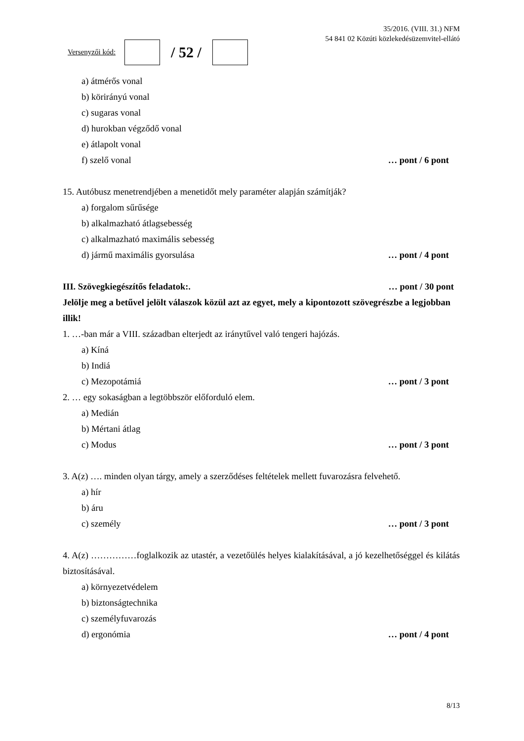Versenyzői kód:
/ 52 /
35/2016. (VIII. 31.) NFM
54 841 02 Közúti közlekedésüzemvitel-ellátó
a) átmérős vonal
b) körirányú vonal
c) sugaras vonal
d) hurokban végződő vonal
e) átlapolt vonal
f) szelő vonal … pont / 6 pont
15. Autóbusz menetrendjében a menetidőt mely paraméter alapján számítják?
a) forgalom sűrűsége
b) alkalmazható átlagsebesség
c) alkalmazható maximális sebesség
d) jármű maximális gyorsulása … pont / 4 pont
III. Szövegkiegészítős feladatok:. … pont / 30 pont
Jelölje meg a betűvel jelölt válaszok közül azt az egyet, mely a kipontozott szövegrészbe a legjobban illik!
1. …-ban már a VIII. században elterjedt az iránytűvel való tengeri hajózás.
a) Kíná
b) Indiá
c) Mezopotámiá … pont / 3 pont
2. … egy sokaságban a legtöbbször előforduló elem.
a) Medián
b) Mértani átlag
c) Modus … pont / 3 pont
3. A(z) …. minden olyan tárgy, amely a szerződéses feltételek mellett fuvarozásra felvehető.
a) hír
b) áru
c) személy … pont / 3 pont
4. A(z) ……………foglalkozik az utastér, a vezetőülés helyes kialakításával, a jó kezelhetőséggel és kilátás biztosításával.
a) környezetvédelem
b) biztonságtechnika
c) személyfuvarozás
d) ergonómia … pont / 4 pont
8/13